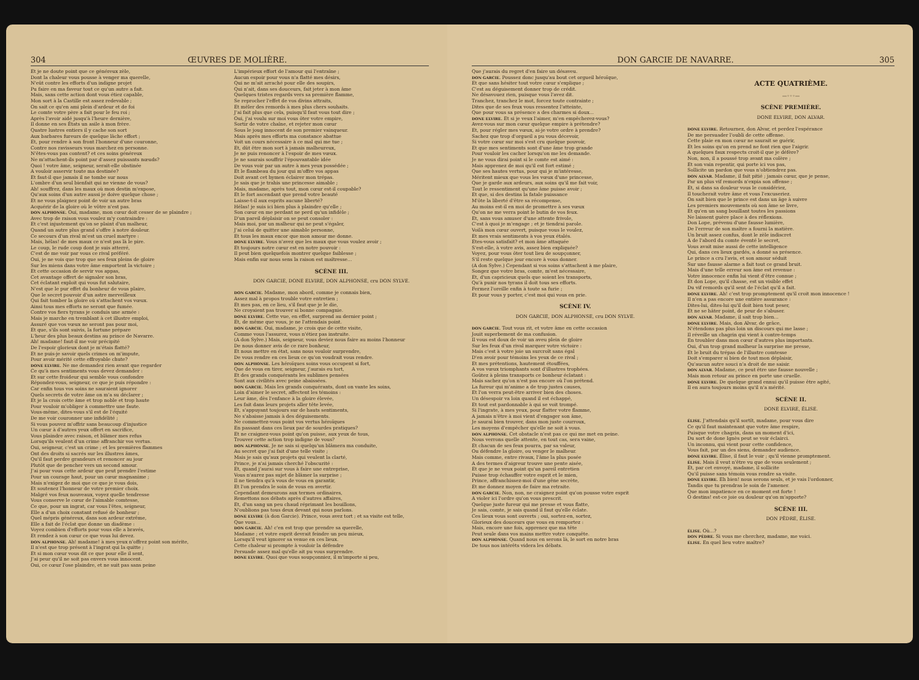304 ŒUVRES DE MOLIÈRE.
Et je ne doute point que ce généreux zèle,
Dont la chaleur vous pousse à venger ma querelle,
N'eût contre les efforts d'un indigne projet
Pu faire en ma faveur tout ce qu'un autre a fait.
Mais, sans cette action dont vous étiez capable,
Mon sort à la Castille est assez redevable ;
On sait ce qu'en ami plein d'ardeur et de foi
Le comte votre père a fait pour le feu roi ;
Après l'avoir aidé jusqu'à l'heure dernière,
Il donne en ses États un asile à mon frère.
Quatre lustres entiers il y cache son sort
Aux barbares fureurs de quelque lâche effort ;
Et, pour rendre à son front l'honneur d'une couronne,
Contre nos ravisseurs vous marchez en personne.
N'êtes-vous pas content? et ces soins généreux
Ne m'attachent-ils point par d'assez puissants nœuds?
Quoi ! votre âme, seigneur, serait-elle obstinée
A vouloir asservir toute ma destinée?
Et faut-il que jamais il ne tombe sur nous
L'ombre d'un seul bienfait qui ne vienne de vous?
Ah! souffrez, dans les maux où mon destin m'expose,
Qu'aux soins d'un autre aussi je doive quelque chose ;
Et ne vous plaignez point de voir un autre bras
Acquérir de la gloire où le vôtre n'est pas.
DON ALPHONSE. Oui, madame, mon cœur doit cesser de se plaindre ;
Avec trop de raison vous voulez m'y contraindre :
Et c'est injustement qu'on se plaint d'un malheur,
Quand un autre plus grand s'offre à notre douleur.
Ce secours d'un rival m'est un cruel martyre :
Mais, hélas! de mes maux ce n'est pas là le pire.
Le coup, le rude coup dont je suis atterré,
C'est de me voir par vous ce rival préféré.
Oui, je ne vois que trop que ses feux pleins de gloire
Sur les miens dans votre âme emportent la victoire ;
Et cette occasion de servir vos appas,
Cet avantage offert de signaler son bras,
Cet éclatant exploit qui vous fut salutaire,
N'est que le pur effet du bonheur de vous plaire,
Que le secret pouvoir d'un astre merveilleux
Qui fait tomber la gloire où s'attachent vos vœux.
Ainsi tous mes efforts ne seront que fumée.
Contre vos fiers tyrans je conduis une armée :
Mais je marche en tremblant à cet illustre emploi,
Assuré que vos vœux ne seront pas pour moi,
Et que, s'ils sont suivis, la fortune prépare
L'heur des plus beaux destins au prince de Navarre.
Ah! madame! faut-il me voir précipité
De l'espoir glorieux dont je m'étais flatté?
Et ne puis-je savoir quels crimes on m'impute,
Pour avoir mérité cette effroyable chute?
DONE ELVIRE. Ne me demandez rien avant que regarder
Ce qu'à mes sentiments vous devez demander :
Et sur cette froideur qui semble vous confondre
Répondez-vous, seigneur, ce que je puis répondre :
Car enfin tous vos soins ne sauraient ignorer
Quels secrets de votre âme on m'a su déclarer ;
Et je la crois cette âme et trop noble et trop haute
Pour vouloir m'obliger à commettre une faute.
Vous-même, dites-vous s'il est de l'équité
De me voir couronner une infidélité ;
Si vous pouvez m'offrir sans beaucoup d'injustice
Un cœur à d'autres yeux offert en sacrifice,
Vous plaindre avec raison, et blâmer mes refus
Lorsqu'ils veulent d'un crime affranchir vos vertus.
Oui, seigneur, c'est un crime ; et les premières flammes
Ont des droits si sacrés sur les illustres âmes,
Qu'il faut perdre grandeurs et renoncer au jour
Plutôt que de pencher vers un second amour.
J'ai pour vous cette ardeur que peut prendre l'estime
Pour un courage haut, pour un cœur magnanime ;
Mais n'exigez de moi que ce que je vous dois,
Et soutenez l'honneur de votre premier choix.
Malgré vos feux nouveaux, voyez quelle tendresse
Vous conserve le cœur de l'aimable comtesse,
Ce que, pour un ingrat, car vous l'êtes, seigneur,
Elle a d'un choix constant refusé de bonheur ;
Quel mépris généreux, dans son ardeur extrême,
Elle a fait de l'éclat que donne un diadème :
Voyez combien d'efforts pour vous elle a bravés,
Et rendez à son cœur ce que vous lui devez.
DON ALPHONSE. Ah! madame! à mes yeux n'offrez point son mérite,
Il n'est que trop présent à l'ingrat qui la quitte ;
Et si mon cœur vous dit ce que pour elle il sent,
J'ai peur qu'il ne soit pas envers vous innocent.
Oui, ce cœur l'ose plaindre, et ne suit pas sans peine
L'impérieux effort de l'amour qui l'entraîne ;
Aucun espoir pour vous n'a flatté mes désirs,
Qui ne m'ait arraché pour elle des soupirs,
Qui n'ait, dans ses douceurs, fait jeter à mon âme
Quelques tristes regards vers sa première flamme,
Se reprocher l'effet de vos divins attraits,
Et mêler des remords à mes plus chers souhaits.
J'ai fait plus que cela, puisqu'il faut vous tout dire ;
Oui, j'ai voulu sur moi vous ôter votre empire,
Sortir de votre chaîne, et rejeter mon cœur
Sous le joug innocent de son premier vainqueur.
Mais après mes efforts ma constance abattue
Voit un cours nécessaire à ce mal qui me tue ;
Et, dût être mon sort à jamais malheureux,
Je ne puis renoncer à l'espoir de mes vœux.
Je ne saurais souffrir l'épouvantable idée
De vous voir par un autre à mes yeux possédée ;
Et le flambeau du jour qui m'offre vos appas
Doit avant cet hymen éclairer mon trépas.
Je sais que je trahis une princesse aimable ;
Mais, madame, après tout, mon cœur est-il coupable?
Et le fort ascendant que prend votre beauté
Laisse-t-il aux esprits aucune liberté?
Hélas! je suis ici bien plus à plaindre qu'elle ;
Son cœur en me perdant ne perd qu'un infidèle ;
D'un pareil déplaisir on se peut consoler :
Mais moi, par un malheur qui ne peut s'égaler,
J'ai celui de quitter une aimable personne,
Et tous les maux encor que mon amour me donne.
DONE ELVIRE. Vous n'avez que les maux que vous voulez avoir ;
Et toujours notre cœur est en notre pouvoir :
Il peut bien quelquefois montrer quelque faiblesse ;
Mais enfin sur nous sens la raison est maîtresse...
SCÈNE III.
DON GARCIE, DONE ELVIRE, DON ALPHONSE, cru DON SYLVE.
DON GARCIE. Madame, mon abord, comme je connais bien,
Assez mal à propos trouble votre entretien ;
Et mes pas, en ce lieu, s'il faut que je le die,
Ne croyaient pas trouver si bonne compagnie.
DONE ELVIRE. Cette vue, en effet, surprend au dernier point ;
Et, de même que vous, je ne l'attendais point.
DON GARCIE. Oui, madame, je crois que de cette visite,
Comme vous l'assurez, vous n'étiez pas instruite.
(A don Sylve.) Mais, seigneur, vous deviez nous faire au moins l'honneur
De nous donner avis de ce rare bonheur,
Et nous mettre en état, sans nous vouloir surprendre,
De vous rendre en ces lieux ce qu'on voudrait vous rendre.
DON ALPHONSE. Les héroïques soins vous occupent si fort,
Que de vous en tirer, seigneur, j'aurais eu tort,
Et des grands conquérants les sublimes pensées
Sont aux civilités avec peine abaissées.
DON GARCIE. Mais les grands conquérants, dont on vante les soins,
Loin d'aimer le secret, affectent les témoins :
Leur âme, dès l'enfance à la gloire élevée,
Les fait dans leurs projets aller tête levée,
Et, s'appuyant toujours sur de hauts sentiments,
Ne s'abaisse jamais à des déguisements.
Ne commettez-vous point vos vertus héroïques
En passant dans ces lieux par de sourdes pratiques?
Et ne craignez-vous point qu'on puisse, aux yeux de tous,
Trouver cette action trop indigne de vous?
DON ALPHONSE. Je ne sais si quelqu'un blâmera ma conduite,
Au secret que j'ai fait d'une telle visite ;
Mais je sais qu'aux projets qui veulent la clarté,
Prince, je n'ai jamais cherché l'obscurité :
Et, quand j'aurai sur vous à faire une entreprise,
Vous n'aurez pas sujet de blâmer la surprise ;
Il ne tiendra qu'à vous de vous en garantir,
Et l'on prendra le soin de vous en avertir.
Cependant demeurons aux termes ordinaires,
Remettons nos débats après d'autres affaires,
Et, d'un sang un peu chaud réprimant les bouillons,
N'oublions pas tous deux devant qui nous parlons.
DONE ELVIRE (à don Garcie). Prince, vous avez tort ; et sa visite est telle,
Que vous...
DON GARCIE. Ah! c'en est trop que prendre sa querelle,
Madame ; et votre esprit devrait feindre un peu mieux,
Lorsqu'il veut ignorer sa venue en ces lieux.
Cette chaleur si prompte à vouloir la défendre
Persuade assez mal qu'elle ait pu vous surprendre.
DONE ELVIRE. Quoi que vous soupçonniez, il m'importe si peu,
DON GARCIE DE NAVARRE. 305
Que j'aurais du regret d'en faire un désaveu.
DON GARCIE. Poussez donc jusqu'au bout cet orgueil héroïque,
Et que sans hésiter tout votre cœur s'explique ;
C'est au déguisement donner trop de crédit.
Ne désavouez rien, puisque vous l'avez dit.
Tranchez, tranchez le mot, forcez toute contrainte ;
Dites que de ses feux vous ressentez l'atteinte,
Que pour vous sa présence a des charmes si doux...
DONE ELVIRE. Et si je veux l'aimer, m'en empêcherez-vous?
Avez-vous sur mon cœur quelque empire à prétendre?
Et, pour régler mes vœux, ai-je votre ordre à prendre?
Sachez que trop d'orgueil a pu vous décevoir,
Si votre cœur sur moi s'est cru quelque pouvoir,
Et que mes sentiments sont d'une âme trop grande
Pour vouloir les cacher lorsqu'on me les demande.
Je ne vous dirai point si le comte est aimé :
Mais apprenez de moi qu'il est fort estimé ;
Que ses hautes vertus, pour qui je m'intéresse,
Méritent mieux que vous les vœux d'une princesse,
Que je garde aux ardeurs, aux soins qu'il me fait voir,
Tout le ressentiment qu'une âme puisse avoir ;
Et que, si des destins la fatale puissance
M'ôte la liberté d'être sa récompense,
Au moins est-il en moi de promettre à ses vœux
Qu'on ne me verra point le butin de vos feux.
Et, sans vous amuser d'une attente frivole,
C'est à quoi je m'engage ; et je tiendrai parole.
Voilà mon cœur ouvert, puisque vous le voulez,
Et mes vrais sentiments à vos yeux étalés.
Etes-vous satisfait? et mon âme attaquée
S'est-elle, à votre avis, assez bien expliquée?
Voyez, pour vous ôter tout lieu de soupçonner,
S'il reste quelque jour encore à vous donner.
(A don Sylve.) Cependant si vos soins s'attachent à me plaire,
Songez que votre bras, comte, m'est nécessaire,
Et, d'un capricieux quels que soient les transports,
Qu'à punir nos tyrans il doit tous ses efforts.
Fermez l'oreille enfin à toute sa furie ;
Et pour vous y porter, c'est moi qui vous en prie.
SCÈNE IV.
DON GARCIE, DON ALPHONSE, cru DON SYLVE.
DON GARCIE. Tout vous rit, et votre âme en cette occasion
Jouit superbement de ma confusion.
Il vous est doux de voir un aveu plein de gloire
Sur les feux d'un rival marquer votre victoire :
Mais c'est à votre joie un surcroît sans égal
D'en avoir pour témoins les yeux de ce rival ;
Et mes prétentions, hautement étouffées,
A vos vœux triomphants sont d'illustres trophées.
Goûtez à pleins transports ce bonheur éclatant :
Mais sachez qu'on n'est pas encore où l'on prétend.
La fureur qui m'anime a de trop justes causes,
Et l'on verra peut-être arriver bien des choses.
Un désespoir va loin quand il est échappé,
Et tout est pardonnable à qui se voit trompé.
Si l'ingrate, à mes yeux, pour flatter votre flamme,
A jamais n'être à moi vient d'engager son âme,
Je saurai bien trouver, dans mon juste courroux,
Les moyens d'empêcher qu'elle ne soit à vous.
DON ALPHONSE. Cet obstacle n'est pas ce qui me met en peine.
Nous verrons quelle attente, en tout cas, sera vaine,
Et chacun de ses feux pourra, par sa valeur,
Ou défendre la gloire, ou venger le malheur.
Mais comme, entre rivaux, l'âme la plus posée
A des termes d'aigreur trouve une pente aisée,
Et que je ne veux point qu'un pareil entretien
Puisse trop échauffer votre esprit et le mien,
Prince, affranchissez-moi d'une gêne secrète,
Et me donnez moyen de faire ma retraite.
DON GARCIE. Non, non, ne craignez point qu'on pousse votre esprit
A violer ici l'ordre qu'on vous prescrit.
Quelque juste fureur qui me presse et vous flatte,
Je sais, comte, je sais quand il faut qu'elle éclate.
Ces lieux vous sont ouverts ; oui, sortez-en, sortez,
Glorieux des douceurs que vous en remportez :
Mais, encore une fois, apprenez que ma tête
Peut seule dans vos mains mettre votre conquête.
DON ALPHONSE. Quand nous en serons là, le sort en notre bras
De tous nos intérêts videra les débats.
ACTE QUATRIÈME.
—◦◦◦—
SCÈNE PREMIÈRE.
DONE ELVIRE, DON ALVAR.
DONE ELVIRE. Retournez, don Alvar, et perdez l'espérance
De me persuader l'oubli de cette offense.
Cette plaie en mon cœur ne saurait se guérir,
Et les soins qu'on en prend ne font rien que l'aigrir.
A quelques faux respects croit-il que je défère?
Non, non, il a poussé trop avant ma colère ;
Et son vain repentir, qui porte ici vos pas,
Sollicite un pardon que vous n'obtiendrez pas.
DON ALVAR. Madame, il fait pitié ; jamais cœur, que je pense,
Par un plus vif remords n'expia son offense ;
Et, si dans sa douleur vous le considériez,
Il toucherait votre âme et vous l'excuseriez.
On sait bien que le prince est dans un âge à suivre
Les premiers mouvements où son âme se livre,
Et qu'en un sang bouillant toutes les passions
Ne laissent guère place à des réflexions.
Don Lope, prévenu d'une fausse lumière,
De l'erreur de son maître a fourni la matière.
Un bruit assez confus, dont le zèle indiscret
A de l'abord du comte éventé le secret,
Vous avait mise aussi de cette intelligence
Qui, dans ces lieux gardés, a donné sa présence.
Le prince a cru l'avis, et son amour séduit
Sur une fausse alarme a fait tout ce grand bruit.
Mais d'une telle erreur son âme est revenue :
Votre innocence enfin lui vient d'être connue ;
Et don Lope, qu'il chasse, est un visible effet
Du vif remords qu'il sent de l'éclat qu'il a fait.
DONE ELVIRE. Ah! c'est trop promptement qu'il croit mon innocence !
Il n'en a pas encore une entière assurance :
Dites-lui, dites-lui qu'il doit bien tout peser,
Et ne se hâter point, de peur de s'abuser.
DON ALVAR. Madame, il sait trop bien...
DONE ELVIRE. Mais, don Alvar, de grâce,
N'étendons pas plus loin un discours qui me lasse ;
Il réveille un chagrin qui vient à contre-temps
En troubler dans mon cœur d'autres plus importants.
Oui, d'un trop grand malheur la surprise me presse,
Et le bruit du trépas de l'illustre comtesse
Doit s'emparer si bien de tout mon déplaisir,
Qu'aucun autre souci n'a droit de me saisir.
DON ALVAR. Madame, ce peut être une fausse nouvelle ;
Mais mon retour au prince en porte une cruelle.
DONE ELVIRE. De quelque grand ennui qu'il puisse être agité,
Il en aura toujours moins qu'il n'a mérité.
SCÈNE II.
DONE ELVIRE, ÉLISE.
ÉLISE. J'attendais qu'il sortît, madame, pour vous dire
Ce qu'il faut maintenant que votre âme respire,
Puisque votre chagrin, dans un moment d'ici,
Du sort de done Ignès peut se voir éclairci.
Un inconnu, qui vient pour cette confidence,
Vous fait, par un des siens, demander audience.
DONE ELVIRE. Élise, il faut le voir ; qu'il vienne promptement.
ÉLISE. Mais il veut n'être vu que de vous seulement ;
Et, par cet envoyé, madame, il sollicite
Qu'il puisse sans témoin vous rendre sa visite.
DONE ELVIRE. Eh bien! nous serons seuls, et je vais l'ordonner,
Tandis que tu prendras le soin de l'amener.
Que mon impatience en ce moment est forte !
O destins! est-ce joie ou douleur qu'on m'apporte?
SCÈNE III.
DON PÈDRE, ÉLISE.
ÉLISE. Où...?
DON PÈDRE. Si vous me cherchez, madame, me voici.
ÉLISE. En quel lieu votre maître?